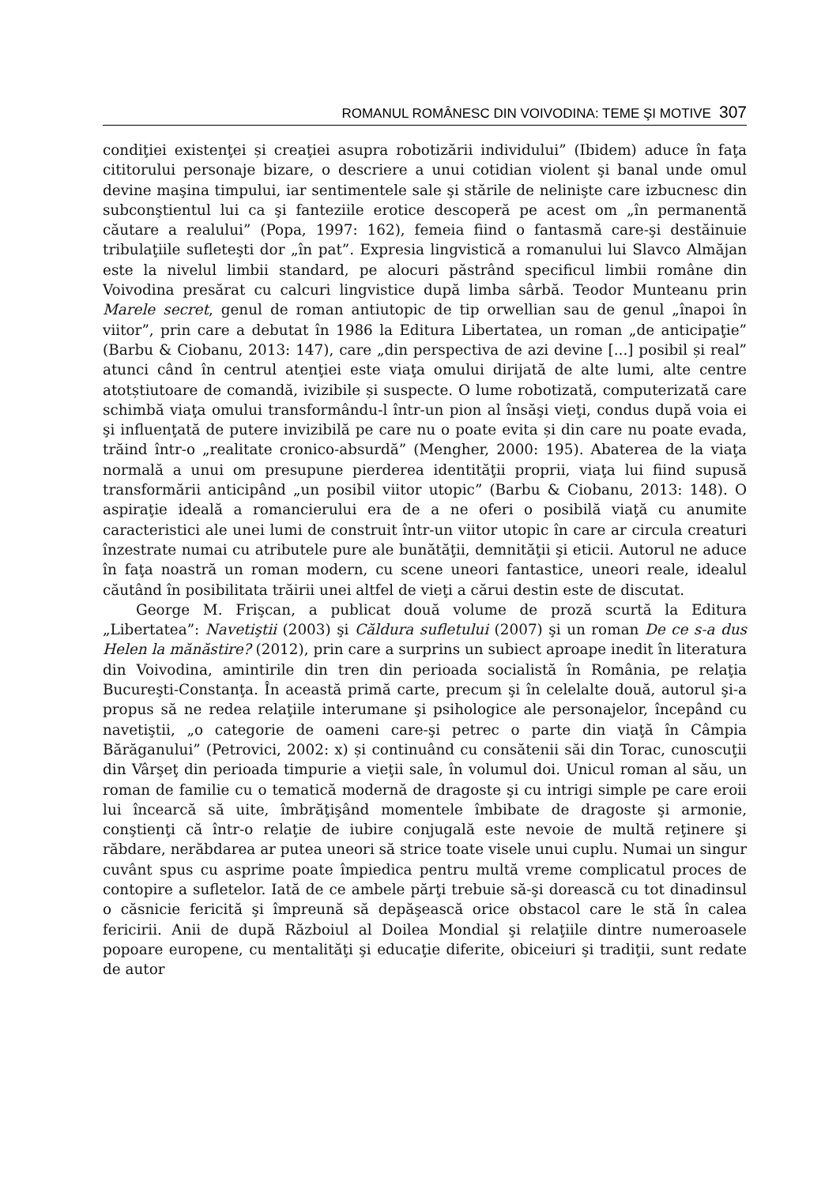ROMANUL ROMÂNESC DIN VOIVODINA: TEME ŞI MOTIVE 307
condiţiei existenţei și creaţiei asupra robotizării individului” (Ibidem) aduce în faţa cititorului personaje bizare, o descriere a unui cotidian violent şi banal unde omul devine maşina timpului, iar sentimentele sale şi stările de nelinişte care izbucnesc din subconştientul lui ca şi fanteziile erotice descoperă pe acest om „în permanentă căutare a realului” (Popa, 1997: 162), femeia fiind o fantasmă care-şi destăinuie tribulaţiile sufleteşti dor „în pat”. Expresia lingvistică a romanului lui Slavco Almăjan este la nivelul limbii standard, pe alocuri păstrând specificul limbii române din Voivodina presărat cu calcuri lingvistice după limba sârbă. Teodor Munteanu prin Marele secret, genul de roman antiutopic de tip orwellian sau de genul „înapoi în viitor”, prin care a debutat în 1986 la Editura Libertatea, un roman „de anticipaţie” (Barbu & Ciobanu, 2013: 147), care „din perspectiva de azi devine [...] posibil și real” atunci când în centrul atenţiei este viaţa omului dirijată de alte lumi, alte centre atotștiutoare de comandă, ivizibile și suspecte. O lume robotizată, computerizată care schimbă viaţa omului transformându-l într-un pion al însăşi vieţi, condus după voia ei şi influenţată de putere invizibilă pe care nu o poate evita și din care nu poate evada, trăind într-o „realitate cronico-absurdă” (Mengher, 2000: 195). Abaterea de la viaţa normală a unui om presupune pierderea identităţii proprii, viaţa lui fiind supusă transformării anticipând „un posibil viitor utopic” (Barbu & Ciobanu, 2013: 148). O aspiraţie ideală a romancierului era de a ne oferi o posibilă viaţă cu anumite caracteristici ale unei lumi de construit într-un viitor utopic în care ar circula creaturi înzestrate numai cu atributele pure ale bunătăţii, demnităţii şi eticii. Autorul ne aduce în faţa noastră un roman modern, cu scene uneori fantastice, uneori reale, idealul căutând în posibilitata trăirii unei altfel de vieţi a cărui destin este de discutat.
George M. Frişcan, a publicat două volume de proză scurtă la Editura „Libertatea”: Navetiştii (2003) şi Căldura sufletului (2007) şi un roman De ce s-a dus Helen la mănăstire? (2012), prin care a surprins un subiect aproape inedit în literatura din Voivodina, amintirile din tren din perioada socialistă în România, pe relaţia Bucureşti-Constanţa. În această primă carte, precum şi în celelalte două, autorul şi-a propus să ne redea relaţiile interumane şi psihologice ale personajelor, începând cu navetiştii, „o categorie de oameni care-şi petrec o parte din viaţă în Câmpia Bărăganului” (Petrovici, 2002: x) și continuând cu consătenii săi din Torac, cunoscuţii din Vârşeţ din perioada timpurie a vieţii sale, în volumul doi. Unicul roman al său, un roman de familie cu o tematică modernă de dragoste şi cu intrigi simple pe care eroii lui încearcă să uite, îmbrăţişând momentele îmbibate de dragoste şi armonie, conştienţi că într-o relaţie de iubire conjugală este nevoie de multă reţinere şi răbdare, nerăbdarea ar putea uneori să strice toate visele unui cuplu. Numai un singur cuvânt spus cu asprime poate împiedica pentru multă vreme complicatul proces de contopire a sufletelor. Iată de ce ambele părţi trebuie să-şi dorească cu tot dinadinsul o căsnicie fericită şi împreună să depăşească orice obstacol care le stă în calea fericirii. Anii de după Războiul al Doilea Mondial şi relaţiile dintre numeroasele popoare europene, cu mentalităţi şi educaţie diferite, obiceiuri şi tradiţii, sunt redate de autor